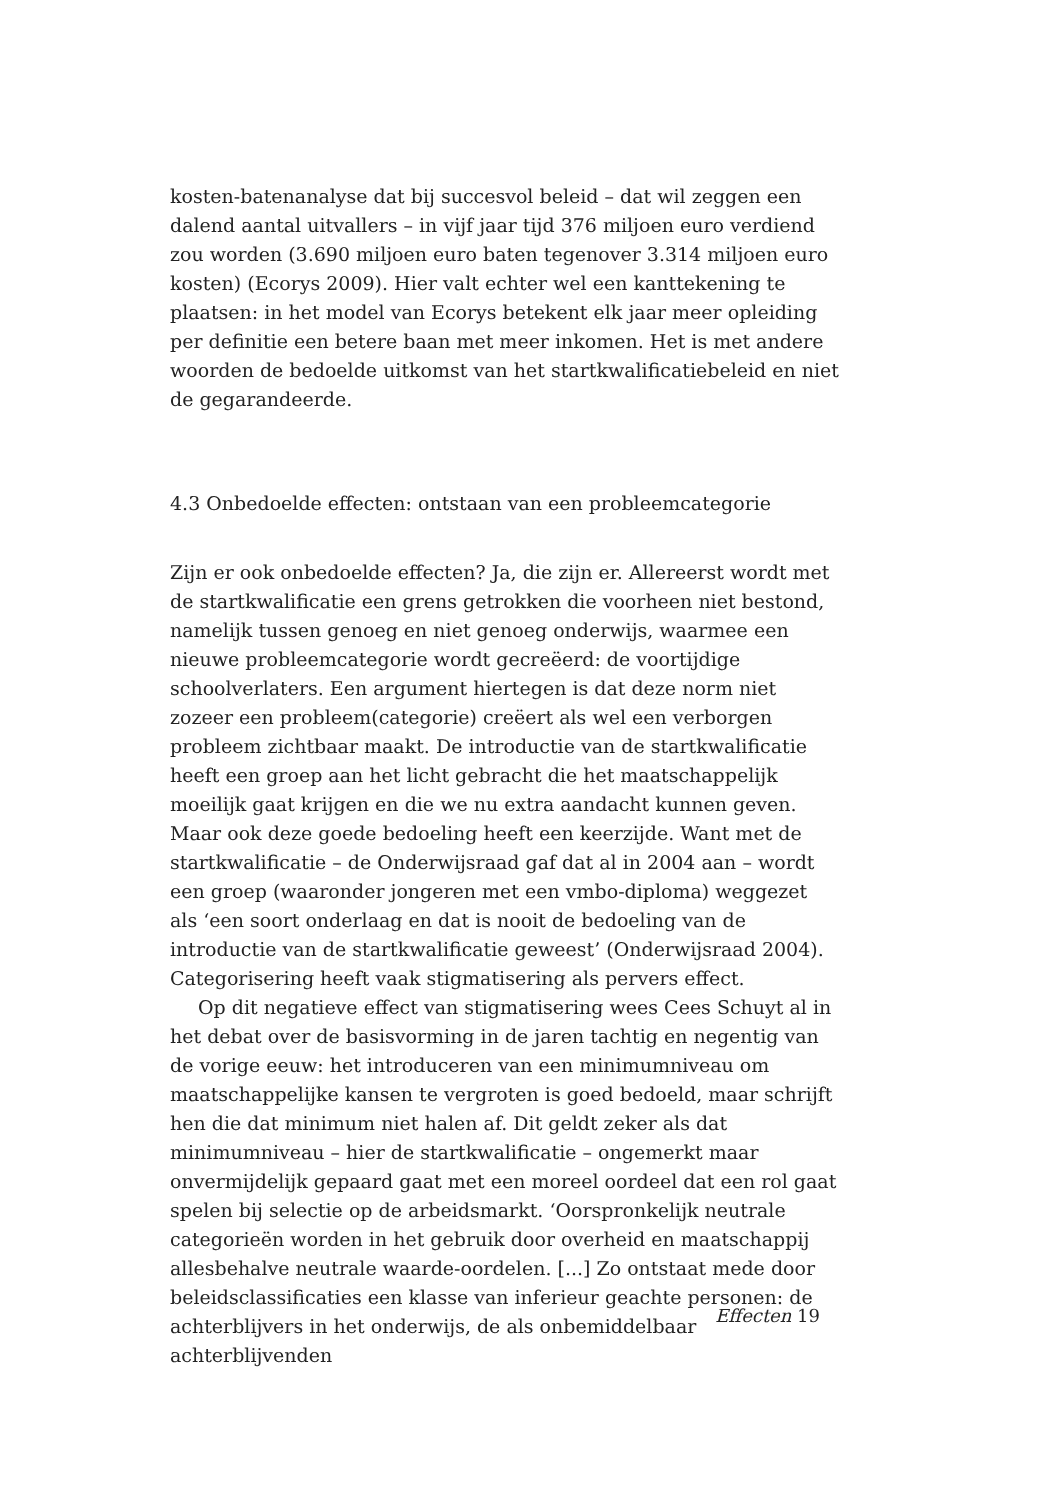kosten-batenanalyse dat bij succesvol beleid – dat wil zeggen een dalend aantal uitvallers – in vijf jaar tijd 376 miljoen euro verdiend zou worden (3.690 miljoen euro baten tegenover 3.314 miljoen euro kosten) (Ecorys 2009). Hier valt echter wel een kanttekening te plaatsen: in het model van Ecorys betekent elk jaar meer opleiding per definitie een betere baan met meer inkomen. Het is met andere woorden de bedoelde uitkomst van het startkwalificatiebeleid en niet de gegarandeerde.
4.3 Onbedoelde effecten: ontstaan van een probleemcategorie
Zijn er ook onbedoelde effecten? Ja, die zijn er. Allereerst wordt met de startkwalificatie een grens getrokken die voorheen niet bestond, namelijk tussen genoeg en niet genoeg onderwijs, waarmee een nieuwe probleemcategorie wordt gecreëerd: de voortijdige schoolverlaters. Een argument hiertegen is dat deze norm niet zozeer een probleem(categorie) creëert als wel een verborgen probleem zichtbaar maakt. De introductie van de startkwalificatie heeft een groep aan het licht gebracht die het maatschappelijk moeilijk gaat krijgen en die we nu extra aandacht kunnen geven. Maar ook deze goede bedoeling heeft een keerzijde. Want met de startkwalificatie – de Onderwijsraad gaf dat al in 2004 aan – wordt een groep (waaronder jongeren met een vmbo-diploma) weggezet als ‘een soort onderlaag en dat is nooit de bedoeling van de introductie van de startkwalificatie geweest’ (Onderwijsraad 2004). Categorisering heeft vaak stigmatisering als pervers effect.
Op dit negatieve effect van stigmatisering wees Cees Schuyt al in het debat over de basisvorming in de jaren tachtig en negentig van de vorige eeuw: het introduceren van een minimumniveau om maatschappelijke kansen te vergroten is goed bedoeld, maar schrijft hen die dat minimum niet halen af. Dit geldt zeker als dat minimumniveau – hier de startkwalificatie – ongemerkt maar onvermijdelijk gepaard gaat met een moreel oordeel dat een rol gaat spelen bij selectie op de arbeidsmarkt. ‘Oorspronkelijk neutrale categorieën worden in het gebruik door overheid en maatschappij allesbehalve neutrale waarde-oordelen. [...] Zo ontstaat mede door beleidsclassificaties een klasse van inferieur geachte personen: de achterblijvers in het onderwijs, de als onbemiddelbaar achterblijvenden
Effecten 19